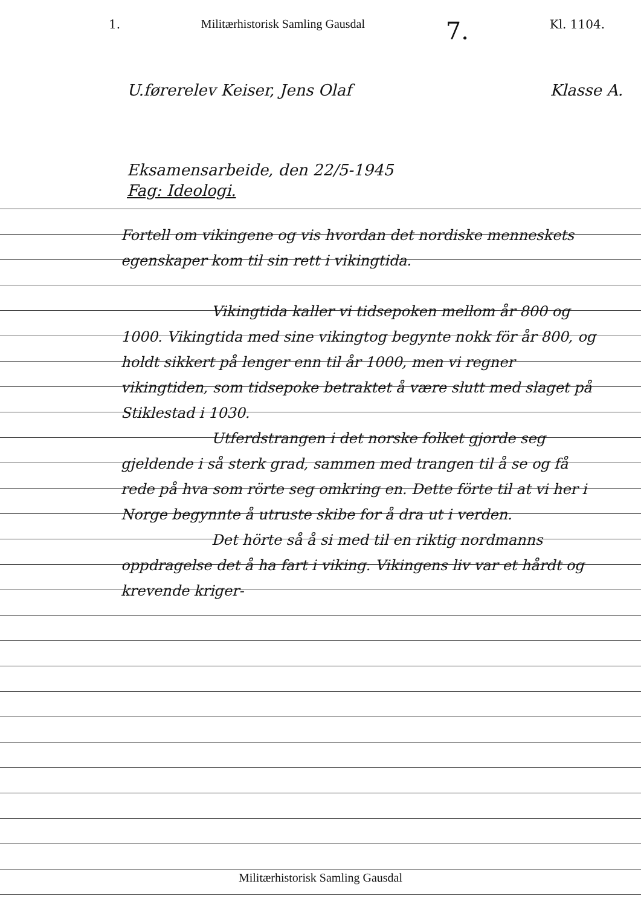1. Militærhistorisk Samling Gausdal 7. Kl. 1104.
U.førerelev Keiser, Jens Olaf Klasse A.
Eksamensarbeide, den 22/5-1945
Fag: Ideologi.
Fortell om vikingene og vis hvordan det nordiske menneskets egenskaper kom til sin rett i vikingtida.
Vikingtida kaller vi tidsepoken mellom år 800 og 1000. Vikingtida med sine vikingtog begynte nokk för år 800, og holdt sikkert på lenger enn til år 1000, men vi regner vikingtiden, som tidsepoke betraktet å være slutt med slaget på Stiklestad i 1030.
Utferdstrangen i det norske folket gjorde seg gjeldende i så sterk grad, sammen med trangen til å se og få rede på hva som rörte seg omkring en. Dette förte til at vi her i Norge begynnte å utruste skibe for å dra ut i verden.
Det hörte så å si med til en riktig nordmanns oppdragelse det å ha fart i viking. Vikingens liv var et hårdt og krevende kriger-
Militærhistorisk Samling Gausdal